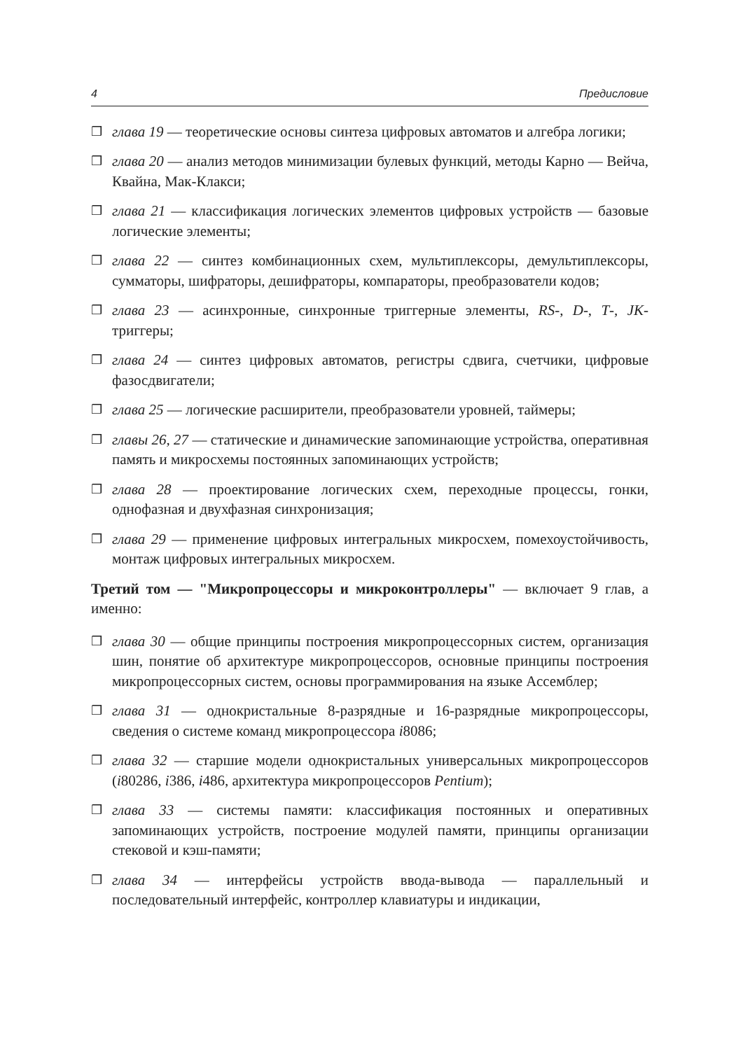4 Предисловие
❒ глава 19 — теоретические основы синтеза цифровых автоматов и алгебра логики;
❒ глава 20 — анализ методов минимизации булевых функций, методы Карно — Вейча, Квайна, Мак-Клакси;
❒ глава 21 — классификация логических элементов цифровых устройств — базовые логические элементы;
❒ глава 22 — синтез комбинационных схем, мультиплексоры, демультиплексоры, сумматоры, шифраторы, дешифраторы, компараторы, преобразователи кодов;
❒ глава 23 — асинхронные, синхронные триггерные элементы, RS-, D-, T-, JK-триггеры;
❒ глава 24 — синтез цифровых автоматов, регистры сдвига, счетчики, цифровые фазосдвигатели;
❒ глава 25 — логические расширители, преобразователи уровней, таймеры;
❒ главы 26, 27 — статические и динамические запоминающие устройства, оперативная память и микросхемы постоянных запоминающих устройств;
❒ глава 28 — проектирование логических схем, переходные процессы, гонки, однофазная и двухфазная синхронизация;
❒ глава 29 — применение цифровых интегральных микросхем, помехоустойчивость, монтаж цифровых интегральных микросхем.
Третий том — "Микропроцессоры и микроконтроллеры" — включает 9 глав, а именно:
❒ глава 30 — общие принципы построения микропроцессорных систем, организация шин, понятие об архитектуре микропроцессоров, основные принципы построения микропроцессорных систем, основы программирования на языке Ассемблер;
❒ глава 31 — однокристальные 8-разрядные и 16-разрядные микропроцессоры, сведения о системе команд микропроцессора i8086;
❒ глава 32 — старшие модели однокристальных универсальных микропроцессоров (i80286, i386, i486, архитектура микропроцессоров Pentium);
❒ глава 33 — системы памяти: классификация постоянных и оперативных запоминающих устройств, построение модулей памяти, принципы организации стековой и кэш-памяти;
❒ глава 34 — интерфейсы устройств ввода-вывода — параллельный и последовательный интерфейс, контроллер клавиатуры и индикации,